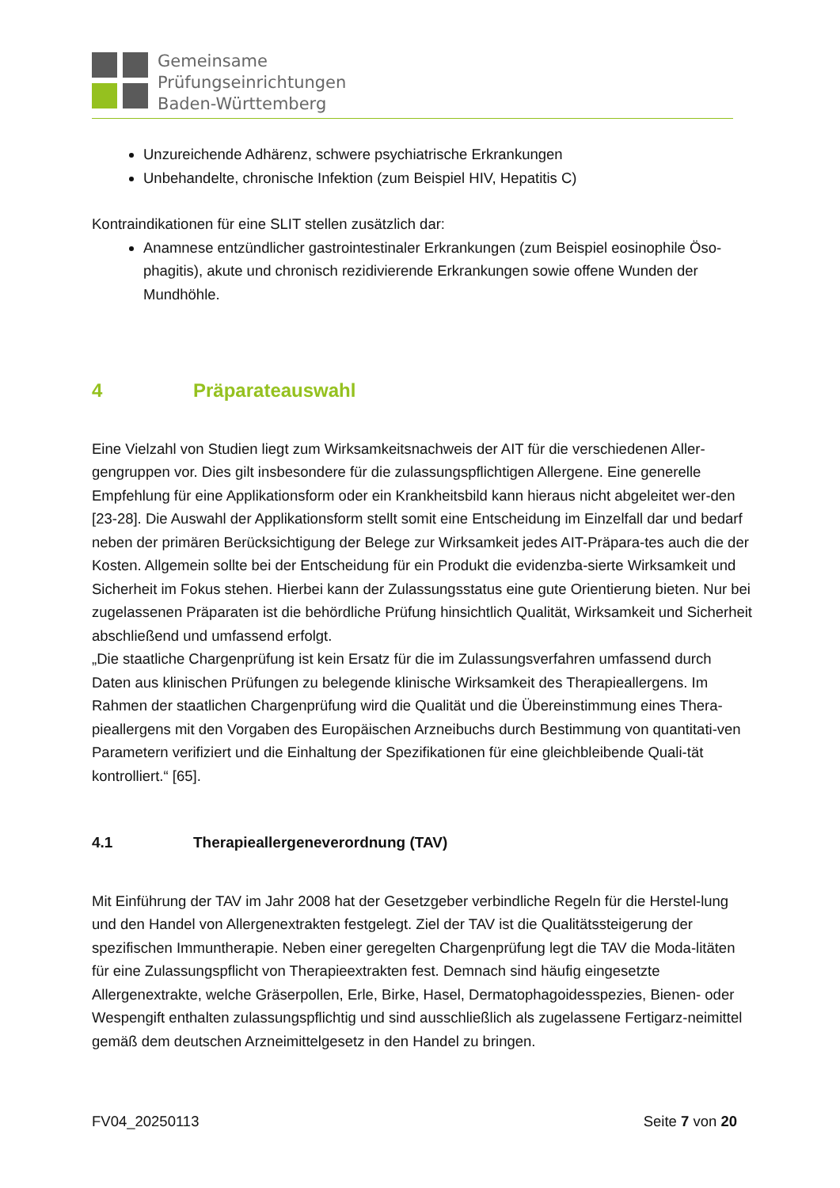Gemeinsame
Prüfungseinrichtungen
Baden-Württemberg
Unzureichende Adhärenz, schwere psychiatrische Erkrankungen
Unbehandelte, chronische Infektion (zum Beispiel HIV, Hepatitis C)
Kontraindikationen für eine SLIT stellen zusätzlich dar:
Anamnese entzündlicher gastrointestinaler Erkrankungen (zum Beispiel eosinophile Öso-phagitis), akute und chronisch rezidivierende Erkrankungen sowie offene Wunden der Mundhöhle.
4 Präparateauswahl
Eine Vielzahl von Studien liegt zum Wirksamkeitsnachweis der AIT für die verschiedenen Aller-gengruppen vor. Dies gilt insbesondere für die zulassungspflichtigen Allergene. Eine generelle Empfehlung für eine Applikationsform oder ein Krankheitsbild kann hieraus nicht abgeleitet wer-den [23-28]. Die Auswahl der Applikationsform stellt somit eine Entscheidung im Einzelfall dar und bedarf neben der primären Berücksichtigung der Belege zur Wirksamkeit jedes AIT-Präpara-tes auch die der Kosten. Allgemein sollte bei der Entscheidung für ein Produkt die evidenzba-sierte Wirksamkeit und Sicherheit im Fokus stehen. Hierbei kann der Zulassungsstatus eine gute Orientierung bieten. Nur bei zugelassenen Präparaten ist die behördliche Prüfung hinsichtlich Qualität, Wirksamkeit und Sicherheit abschließend und umfassend erfolgt.
„Die staatliche Chargenprüfung ist kein Ersatz für die im Zulassungsverfahren umfassend durch Daten aus klinischen Prüfungen zu belegende klinische Wirksamkeit des Therapieallergens. Im Rahmen der staatlichen Chargenprüfung wird die Qualität und die Übereinstimmung eines Thera-pieallergens mit den Vorgaben des Europäischen Arzneibuchs durch Bestimmung von quantitati-ven Parametern verifiziert und die Einhaltung der Spezifikationen für eine gleichbleibende Quali-tät kontrolliert.“ [65].
4.1 Therapieallergeneverordnung (TAV)
Mit Einführung der TAV im Jahr 2008 hat der Gesetzgeber verbindliche Regeln für die Herstel-lung und den Handel von Allergenextrakten festgelegt. Ziel der TAV ist die Qualitätssteigerung der spezifischen Immuntherapie. Neben einer geregelten Chargenprüfung legt die TAV die Moda-litäten für eine Zulassungspflicht von Therapieextrakten fest. Demnach sind häufig eingesetzte Allergenextrakte, welche Gräserpollen, Erle, Birke, Hasel, Dermatophagoidesspezies, Bienen- oder Wespengift enthalten zulassungspflichtig und sind ausschließlich als zugelassene Fertigarz-neimittel gemäß dem deutschen Arzneimittelgesetz in den Handel zu bringen.
FV04_20250113 Seite 7 von 20